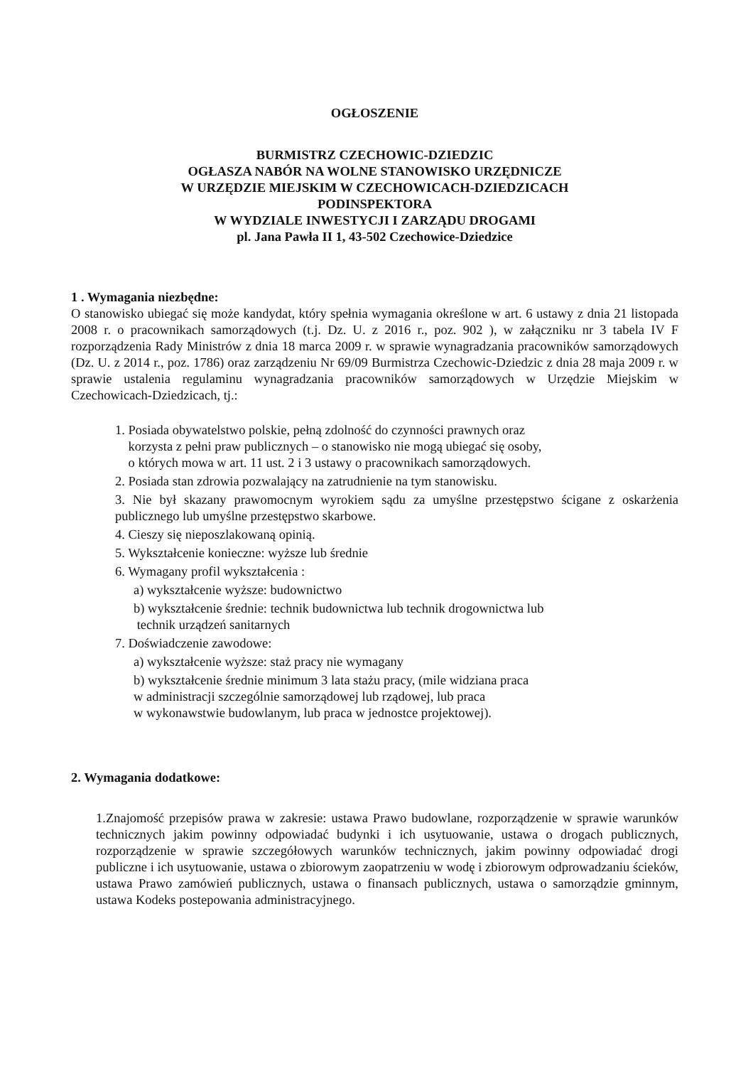OGŁOSZENIE
BURMISTRZ CZECHOWIC-DZIEDZIC
OGŁASZA NABÓR NA WOLNE STANOWISKO URZĘDNICZE
W URZĘDZIE MIEJSKIM W CZECHOWICACH-DZIEDZICACH
PODINSPEKTORA
W WYDZIALE INWESTYCJI I ZARZĄDU DROGAMI
pl. Jana Pawła II 1, 43-502 Czechowice-Dziedzice
1 . Wymagania niezbędne:
O stanowisko ubiegać się może kandydat, który spełnia wymagania określone w art. 6 ustawy z dnia 21 listopada 2008 r. o pracownikach samorządowych (t.j. Dz. U. z 2016 r., poz. 902 ), w załączniku nr 3 tabela IV F rozporządzenia Rady Ministrów z dnia 18 marca 2009 r. w sprawie wynagradzania pracowników samorządowych (Dz. U. z 2014 r., poz. 1786) oraz zarządzeniu Nr 69/09 Burmistrza Czechowic-Dziedzic z dnia 28 maja 2009 r. w sprawie ustalenia regulaminu wynagradzania pracowników samorządowych w Urzędzie Miejskim w Czechowicach-Dziedzicach, tj.:
1. Posiada obywatelstwo polskie, pełną zdolność do czynności prawnych oraz
korzysta z pełni praw publicznych – o stanowisko nie mogą ubiegać się osoby,
o których mowa w art. 11 ust. 2 i 3 ustawy o pracownikach samorządowych.
2. Posiada stan zdrowia pozwalający na zatrudnienie na tym stanowisku.
3. Nie był skazany prawomocnym wyrokiem sądu za umyślne przestępstwo ścigane z oskarżenia publicznego lub umyślne przestępstwo skarbowe.
4. Cieszy się nieposzlakowaną opinią.
5. Wykształcenie konieczne: wyższe lub średnie
6. Wymagany profil wykształcenia :
a) wykształcenie wyższe: budownictwo
b) wykształcenie średnie: technik budownictwa lub technik drogownictwa lub
technik urządzeń sanitarnych
7. Doświadczenie zawodowe:
a) wykształcenie wyższe: staż pracy nie wymagany
b) wykształcenie średnie minimum 3 lata stażu pracy, (mile widziana praca
w administracji szczególnie samorządowej lub rządowej, lub praca
w wykonawstwie budowlanym, lub praca w jednostce projektowej).
2. Wymagania dodatkowe:
1.Znajomość przepisów prawa w zakresie: ustawa Prawo budowlane, rozporządzenie w sprawie warunków technicznych jakim powinny odpowiadać budynki i ich usytuowanie, ustawa o drogach publicznych, rozporządzenie w sprawie szczegółowych warunków technicznych, jakim powinny odpowiadać drogi publiczne i ich usytuowanie, ustawa o zbiorowym zaopatrzeniu w wodę i zbiorowym odprowadzaniu ścieków, ustawa Prawo zamówień publicznych, ustawa o finansach publicznych, ustawa o samorządzie gminnym, ustawa Kodeks postepowania administracyjnego.